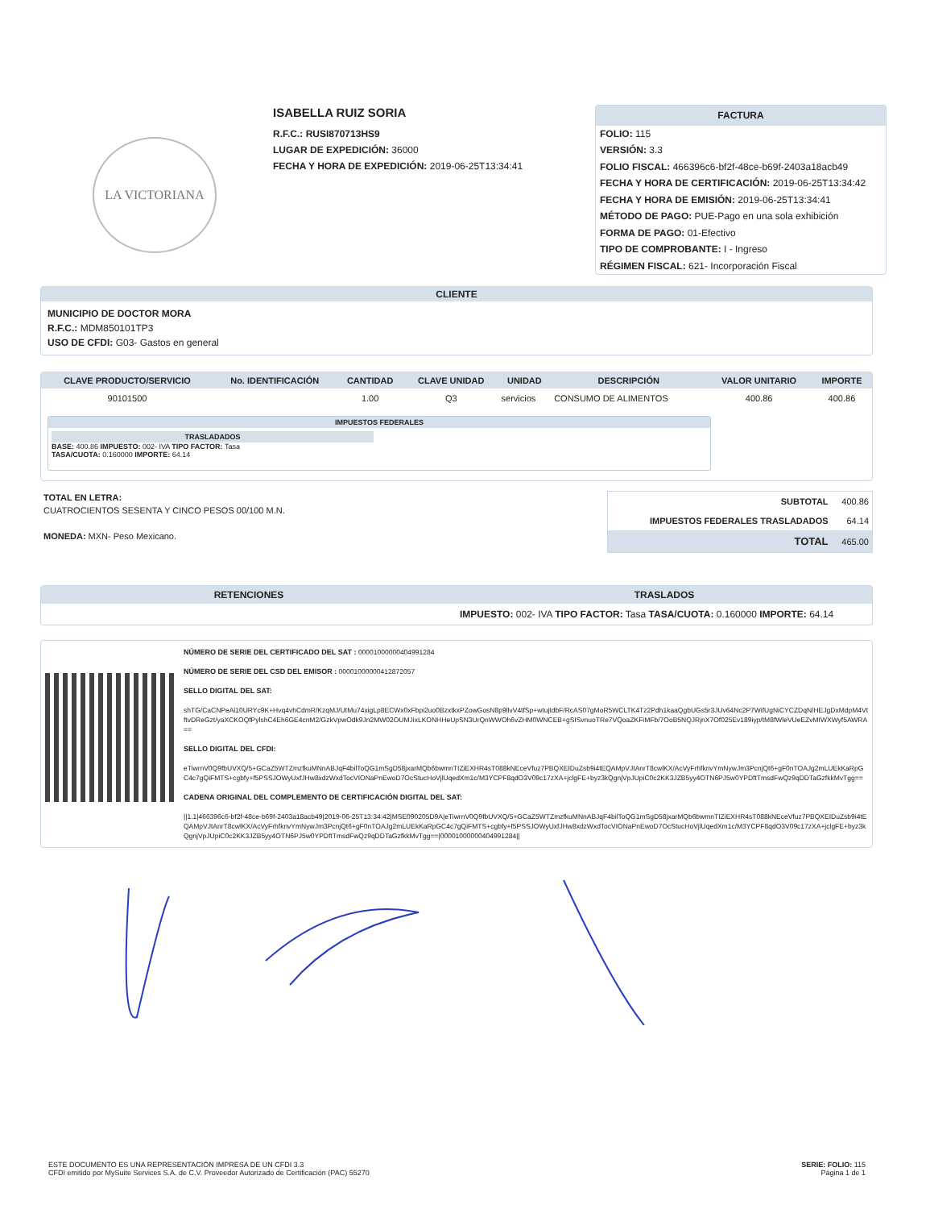LA VICTORIANA
ISABELLA RUIZ SORIA
R.F.C.: RUSI870713HS9
LUGAR DE EXPEDICIÓN: 36000
FECHA Y HORA DE EXPEDICIÓN: 2019-06-25T13:34:41
FACTURA
FOLIO: 115
VERSIÓN: 3.3
FOLIO FISCAL: 466396c6-bf2f-48ce-b69f-2403a18acb49
FECHA Y HORA DE CERTIFICACIÓN: 2019-06-25T13:34:42
FECHA Y HORA DE EMISIÓN: 2019-06-25T13:34:41
MÉTODO DE PAGO: PUE-Pago en una sola exhibición
FORMA DE PAGO: 01-Efectivo
TIPO DE COMPROBANTE: I - Ingreso
RÉGIMEN FISCAL: 621- Incorporación Fiscal
CLIENTE
MUNICIPIO DE DOCTOR MORA
R.F.C.: MDM850101TP3
USO DE CFDI: G03- Gastos en general
| CLAVE PRODUCTO/SERVICIO | No. IDENTIFICACIÓN | CANTIDAD | CLAVE UNIDAD | UNIDAD | DESCRIPCIÓN | VALOR UNITARIO | IMPORTE |
| --- | --- | --- | --- | --- | --- | --- | --- |
| 90101500 | | 1.00 | Q3 | servicios | CONSUMO DE ALIMENTOS | 400.86 | 400.86 |
IMPUESTOS FEDERALES
TRASLADADOS
BASE: 400.86 IMPUESTO: 002- IVA TIPO FACTOR: Tasa
TASA/CUOTA: 0.160000 IMPORTE: 64.14
TOTAL EN LETRA:
CUATROCIENTOS SESENTA Y CINCO PESOS 00/100 M.N.
MONEDA: MXN- Peso Mexicano.
| SUBTOTAL | 400.86 |
| IMPUESTOS FEDERALES TRASLADADOS | 64.14 |
| TOTAL | 465.00 |
| RETENCIONES | TRASLADOS |
| --- | --- |
| | IMPUESTO: 002- IVA TIPO FACTOR: Tasa TASA/CUOTA: 0.160000 IMPORTE: 64.14 |
NÚMERO DE SERIE DEL CERTIFICADO DEL SAT : 00001000000404991284
NÚMERO DE SERIE DEL CSD DEL EMISOR : 00001000000412872057
SELLO DIGITAL DEL SAT:
shTG/CaCNPeAl10URYc9K+Hvq4vhCdmR/KzqMJ/UtMu74xigLp8ECWx0xFbpi2uo0BzxtkxPZowGosN8p9llvV4tfSp+wtujtdbF/RcAS07gMoR5WCLTK4Tz2Pdh1kaaQgbUGs5r3JUv64Nc2P7WifUgNiCYCZDqN/HEJgDxMdpM4VtftvDReGzt/yaXCKOQfPylshC4Eh6GE4cnM2/GzkVpwOdk9Jn2MW02OUMJixLKONHHeUpSN3UrQnWWOh6vZHM0WNCEB+gSISvnuoTRe7VQoaZKFiMFb/7OoB5NQJRjnX7Of025Ev189iyp/tM8fWleVUeEZvMIWXWyf5AWRA==
SELLO DIGITAL DEL CFDI:
eTiwrnV0Q9fbUVXQ/5+GCaZ5WTZmzfkuMNnABJqF4bilToQG1mSgD58jxarMQb6bwmnTIZiEXHR4sT088kNEceVfuz7PBQXEIDuZsb9i4tEQAMpVJtAnrT8cwlKX/AcVyFrhfknvYmNywJm3PcnjQt6+gF0nTOAJg2mLUEkKaRpGC4c7gQiFMTS+cgbfy+f5PSSJOWyUxfJHw8xdzWxdTocVIONaPnEwoD7OcStucHoVjlUqedXm1c/M3YCPF8qdO3V09c17zXA+jclgFE+byz3kQgnjVpJUpiC0c2KK3JZB5yy4OTN6PJ5w0YPDftTmsdFwQz9qDDTaGzfkkMvTgg==
CADENA ORIGINAL DEL COMPLEMENTO DE CERTIFICACIÓN DIGITAL DEL SAT:
||1.1|466396c6-bf2f-48ce-b69f-2403a18acb49|2019-06-25T13:34:42|MSE090205D9A|eTiwrnV0Q9fbUVXQ/5+GCaZ5WTZmzfkuMNnABJqF4bilToQG1mSgD58jxarMQb6bwmnTIZiEXHR4sT088kNEceVfuz7PBQXEIDuZsb9i4tEQAMpVJtAnrT8cwlKX/AcVyFrhfknvYmNywJm3PcnjQt6+gF0nTOAJg2mLUEkKaRpGC4c7gQiFMTS+cgbfy+f5PSSJOWyUxfJHw8xdzWxdTocVIONaPnEwoD7OcStucHoVjlUqedXm1c/M3YCPF8qdO3V09c17zXA+jclgFE+byz3kQgnjVpJUpiC0c2KK3JZB5yy4OTN6PJ5w0YPDftTmsdFwQz9qDDTaGzfkkMvTgg==|00001000000404991284||
ESTE DOCUMENTO ES UNA REPRESENTACIÓN IMPRESA DE UN CFDI 3.3
CFDI emitido por MySuite Services S.A. de C.V. Proveedor Autorizado de Certificación (PAC) 55270
SERIE: FOLIO: 115
Página 1 de 1